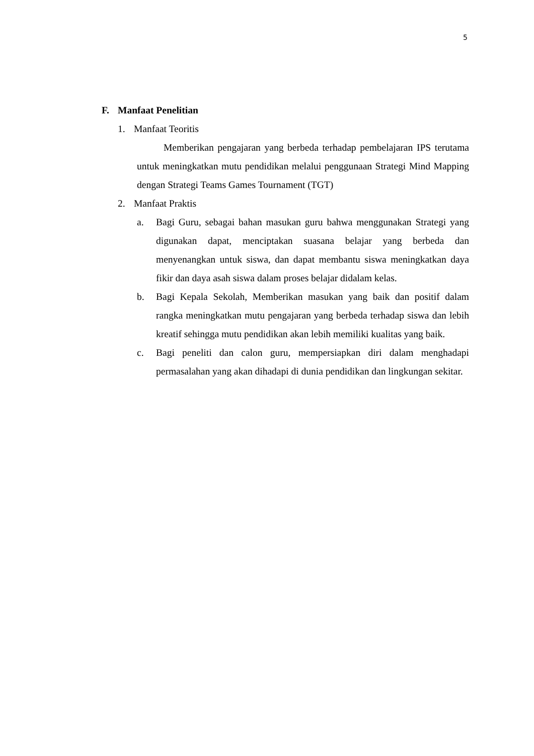5
F. Manfaat Penelitian
1. Manfaat Teoritis
Memberikan pengajaran yang berbeda terhadap pembelajaran IPS terutama untuk meningkatkan mutu pendidikan melalui penggunaan Strategi Mind Mapping dengan Strategi Teams Games Tournament (TGT)
2. Manfaat Praktis
a. Bagi Guru, sebagai bahan masukan guru bahwa menggunakan Strategi yang digunakan dapat, menciptakan suasana belajar yang berbeda dan menyenangkan untuk siswa, dan dapat membantu siswa meningkatkan daya fikir dan daya asah siswa dalam proses belajar didalam kelas.
b. Bagi Kepala Sekolah, Memberikan masukan yang baik dan positif dalam rangka meningkatkan mutu pengajaran yang berbeda terhadap siswa dan lebih kreatif sehingga mutu pendidikan akan lebih memiliki kualitas yang baik.
c. Bagi peneliti dan calon guru, mempersiapkan diri dalam menghadapi permasalahan yang akan dihadapi di dunia pendidikan dan lingkungan sekitar.